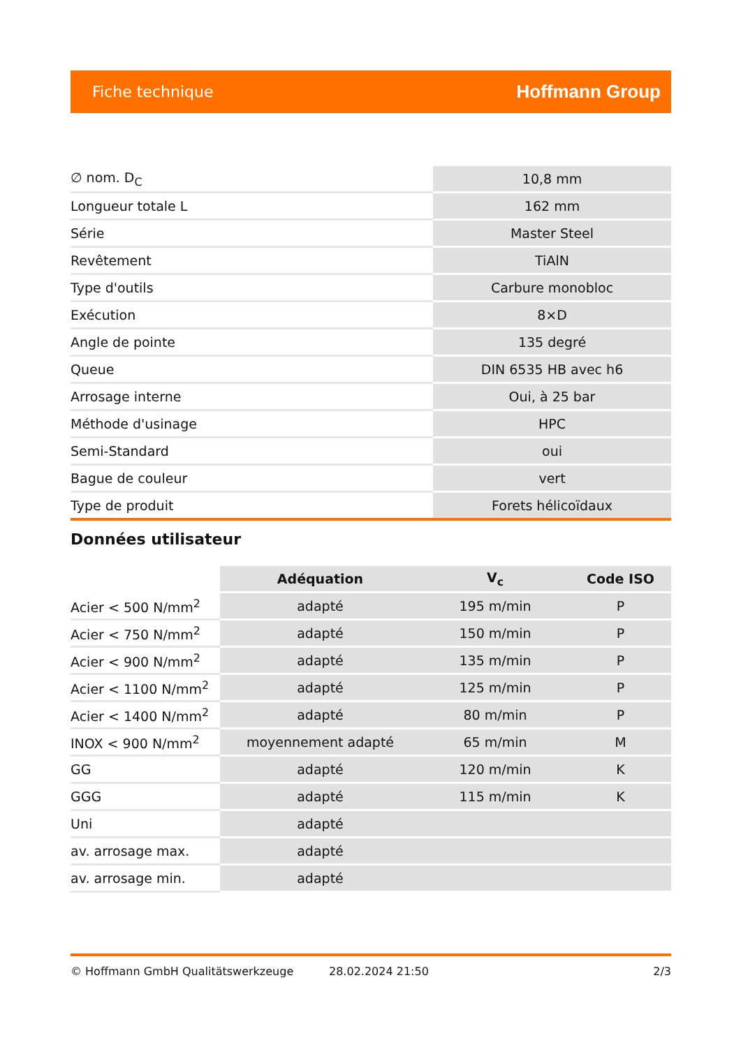Fiche technique Hoffmann Group
| ∅ nom. D<sub>C</sub> | 10,8 mm |
| Longueur totale L | 162 mm |
| Série | Master Steel |
| Revêtement | TiAlN |
| Type d'outils | Carbure monobloc |
| Exécution | 8×D |
| Angle de pointe | 135 degré |
| Queue | DIN 6535 HB avec h6 |
| Arrosage interne | Oui, à 25 bar |
| Méthode d'usinage | HPC |
| Semi-Standard | oui |
| Bague de couleur | vert |
| Type de produit | Forets hélicoïdaux |
Données utilisateur
| | Adéquation | V<sub>c</sub> | Code ISO |
| --- | --- | --- | --- |
| Acier < 500 N/mm<sup>2</sup> | adapté | 195 m/min | P |
| Acier < 750 N/mm<sup>2</sup> | adapté | 150 m/min | P |
| Acier < 900 N/mm<sup>2</sup> | adapté | 135 m/min | P |
| Acier < 1100 N/mm<sup>2</sup> | adapté | 125 m/min | P |
| Acier < 1400 N/mm<sup>2</sup> | adapté | 80 m/min | P |
| INOX < 900 N/mm<sup>2</sup> | moyennement adapté | 65 m/min | M |
| GG | adapté | 120 m/min | K |
| GGG | adapté | 115 m/min | K |
| Uni | adapté | | |
| av. arrosage max. | adapté | | |
| av. arrosage min. | adapté | | |
© Hoffmann GmbH Qualitätswerkzeuge 28.02.2024 21:50 2/3